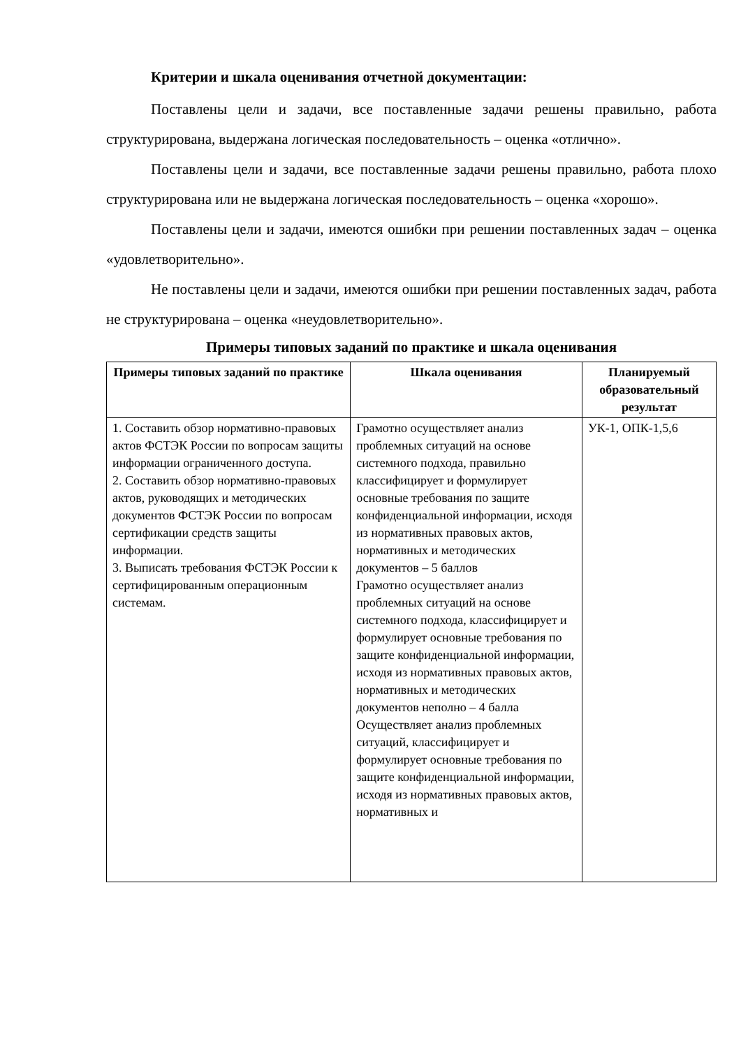Критерии и шкала оценивания отчетной документации:
Поставлены цели и задачи, все поставленные задачи решены правильно, работа структурирована, выдержана логическая последовательность – оценка «отлично».
Поставлены цели и задачи, все поставленные задачи решены правильно, работа плохо структурирована или не выдержана логическая последовательность – оценка «хорошо».
Поставлены цели и задачи, имеются ошибки при решении поставленных задач – оценка «удовлетворительно».
Не поставлены цели и задачи, имеются ошибки при решении поставленных задач, работа не структурирована – оценка «неудовлетворительно».
Примеры типовых заданий по практике и шкала оценивания
| Примеры типовых заданий по практике | Шкала оценивания | Планируемый образовательный результат |
| --- | --- | --- |
| 1. Составить обзор нормативно-правовых актов ФСТЭК России по вопросам защиты информации ограниченного доступа. 2. Составить обзор нормативно-правовых актов, руководящих и методических документов ФСТЭК России по вопросам сертификации средств защиты информации. 3. Выписать требования ФСТЭК России к сертифицированным операционным системам. | Грамотно осуществляет анализ проблемных ситуаций на основе системного подхода, правильно классифицирует и формулирует основные требования по защите конфиденциальной информации, исходя из нормативных правовых актов, нормативных и методических документов – 5 баллов Грамотно осуществляет анализ проблемных ситуаций на основе системного подхода, классифицирует и формулирует основные требования по защите конфиденциальной информации, исходя из нормативных правовых актов, нормативных и методических документов неполно – 4 балла Осуществляет анализ проблемных ситуаций, классифицирует и формулирует основные требования по защите конфиденциальной информации, исходя из нормативных правовых актов, нормативных и | УК-1, ОПК-1,5,6 |